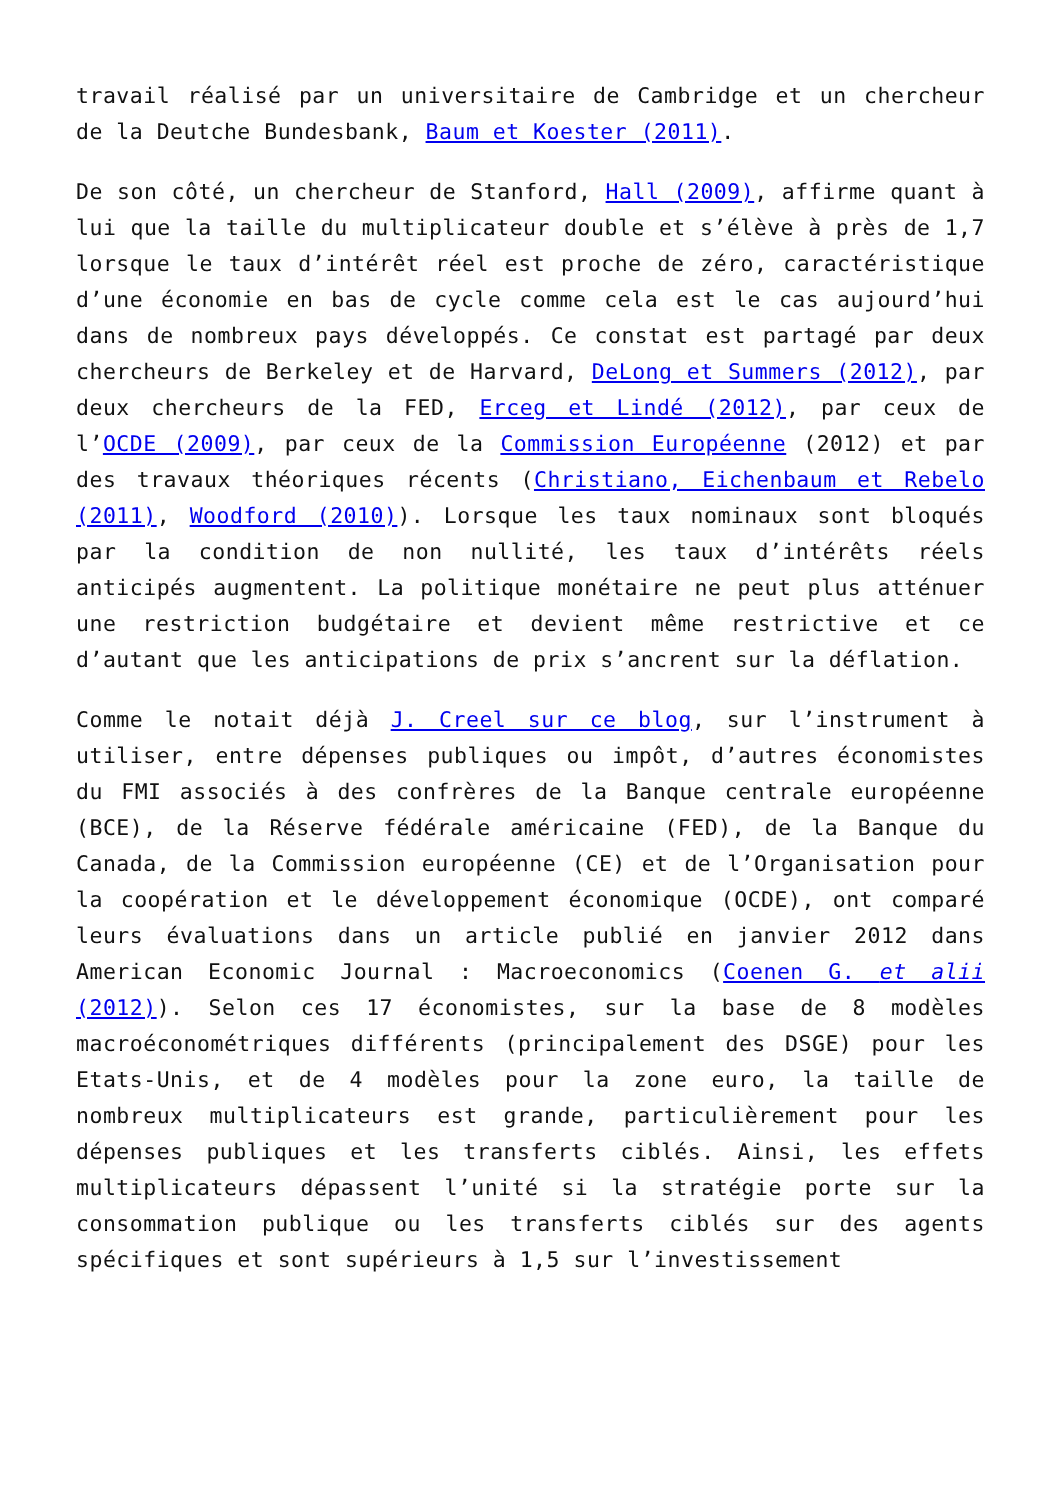travail réalisé par un universitaire de Cambridge et un chercheur de la Deutche Bundesbank, Baum et Koester (2011).
De son côté, un chercheur de Stanford, Hall (2009), affirme quant à lui que la taille du multiplicateur double et s’élève à près de 1,7 lorsque le taux d’intérêt réel est proche de zéro, caractéristique d’une économie en bas de cycle comme cela est le cas aujourd’hui dans de nombreux pays développés. Ce constat est partagé par deux chercheurs de Berkeley et de Harvard, DeLong et Summers (2012), par deux chercheurs de la FED, Erceg et Lindé (2012), par ceux de l’OCDE (2009), par ceux de la Commission Européenne (2012) et par des travaux théoriques récents (Christiano, Eichenbaum et Rebelo (2011), Woodford (2010)). Lorsque les taux nominaux sont bloqués par la condition de non nullité, les taux d’intérêts réels anticipés augmentent. La politique monétaire ne peut plus atténuer une restriction budgétaire et devient même restrictive et ce d’autant que les anticipations de prix s’ancrent sur la déflation.
Comme le notait déjà J. Creel sur ce blog, sur l’instrument à utiliser, entre dépenses publiques ou impôt, d’autres économistes du FMI associés à des confrères de la Banque centrale européenne (BCE), de la Réserve fédérale américaine (FED), de la Banque du Canada, de la Commission européenne (CE) et de l’Organisation pour la coopération et le développement économique (OCDE), ont comparé leurs évaluations dans un article publié en janvier 2012 dans American Economic Journal : Macroeconomics (Coenen G. et alii (2012)). Selon ces 17 économistes, sur la base de 8 modèles macroéconométriques différents (principalement des DSGE) pour les Etats-Unis, et de 4 modèles pour la zone euro, la taille de nombreux multiplicateurs est grande, particulièrement pour les dépenses publiques et les transferts ciblés. Ainsi, les effets multiplicateurs dépassent l’unité si la stratégie porte sur la consommation publique ou les transferts ciblés sur des agents spécifiques et sont supérieurs à 1,5 sur l’investissement